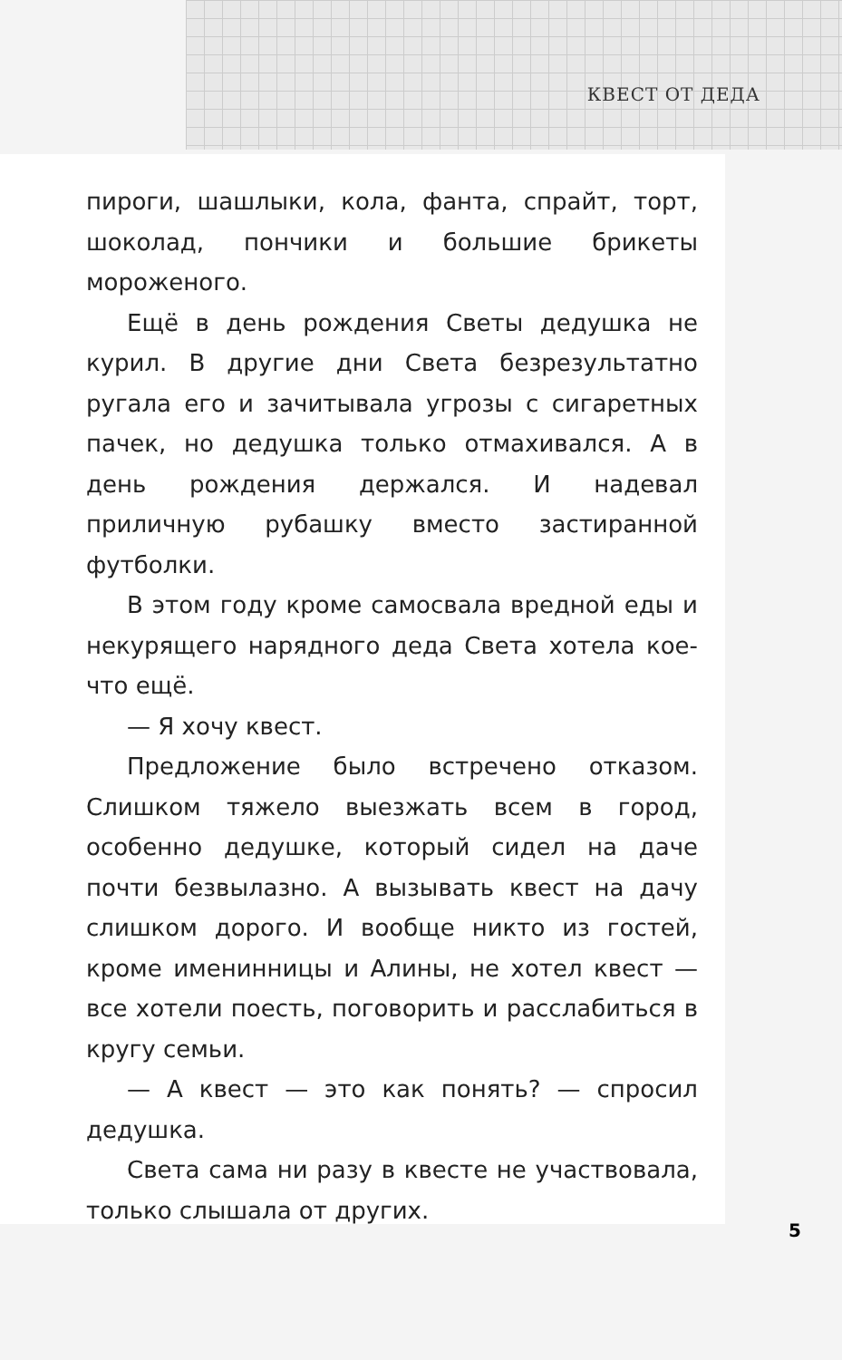КВЕСТ ОТ ДЕДА
пироги, шашлыки, кола, фанта, спрайт, торт, шоколад, пончики и большие брикеты мороженого.
Ещё в день рождения Светы дедушка не курил. В другие дни Света безрезультатно ругала его и зачитывала угрозы с сигаретных пачек, но дедушка только отмахивался. А в день рождения держался. И надевал приличную рубашку вместо застиранной футболки.
В этом году кроме самосвала вредной еды и некурящего нарядного деда Света хотела кое-что ещё.
— Я хочу квест.
Предложение было встречено отказом. Слишком тяжело выезжать всем в город, особенно дедушке, который сидел на даче почти безвылазно. А вызывать квест на дачу слишком дорого. И вообще никто из гостей, кроме именинницы и Алины, не хотел квест — все хотели поесть, поговорить и расслабиться в кругу семьи.
— А квест — это как понять? — спросил дедушка.
Света сама ни разу в квесте не участвовала, только слышала от других.
5